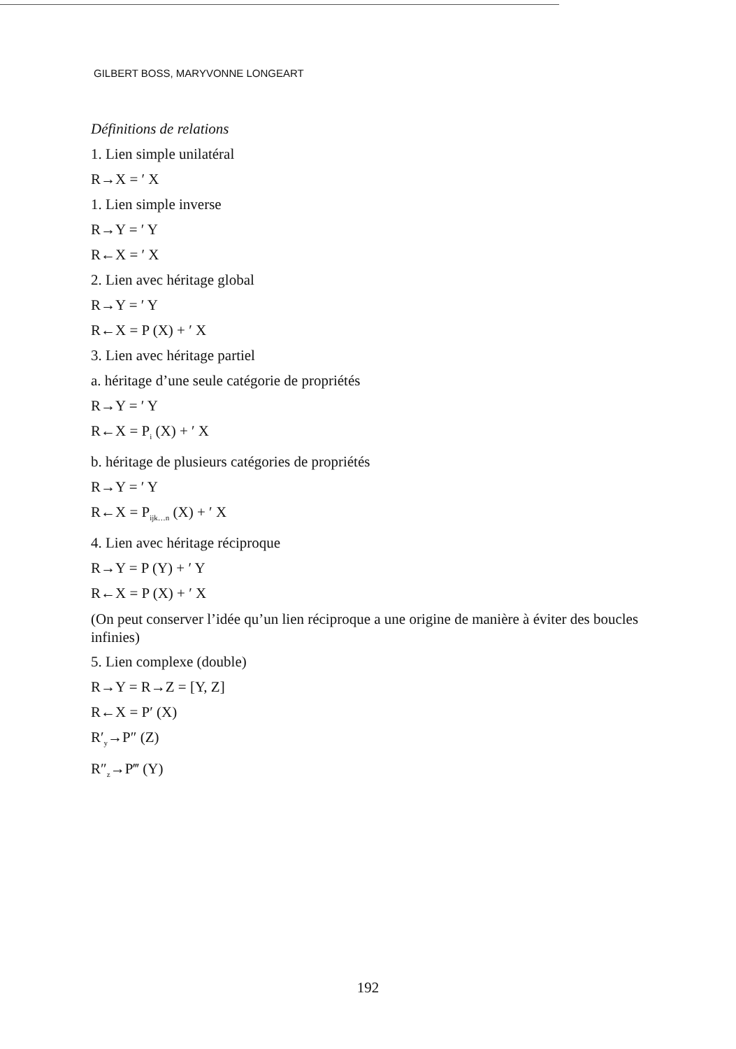GILBERT BOSS, MARYVONNE LONGEART
Définitions de relations
1. Lien simple unilatéral
R→X = ′ X
1. Lien simple inverse
R→Y = ′ Y
R←X = ′ X
2. Lien avec héritage global
R→Y = ′ Y
R←X = P (X) + ′ X
3. Lien avec héritage partiel
a. héritage d’une seule catégorie de propriétés
R→Y = ′ Y
R←X = P<sub>i</sub> (X) + ′ X
b. héritage de plusieurs catégories de propriétés
R→Y = ′ Y
R←X = P<sub>ijk…n</sub> (X) + ′ X
4. Lien avec héritage réciproque
R→Y = P (Y) + ′ Y
R←X = P (X) + ′ X
(On peut conserver l’idée qu’un lien réciproque a une origine de manière à éviter des boucles infinies)
5. Lien complexe (double)
R→Y = R→Z = [Y, Z]
R←X = P′ (X)
R′<sub>y</sub>→P″ (Z)
R″<sub>z</sub>→P‴ (Y)
192